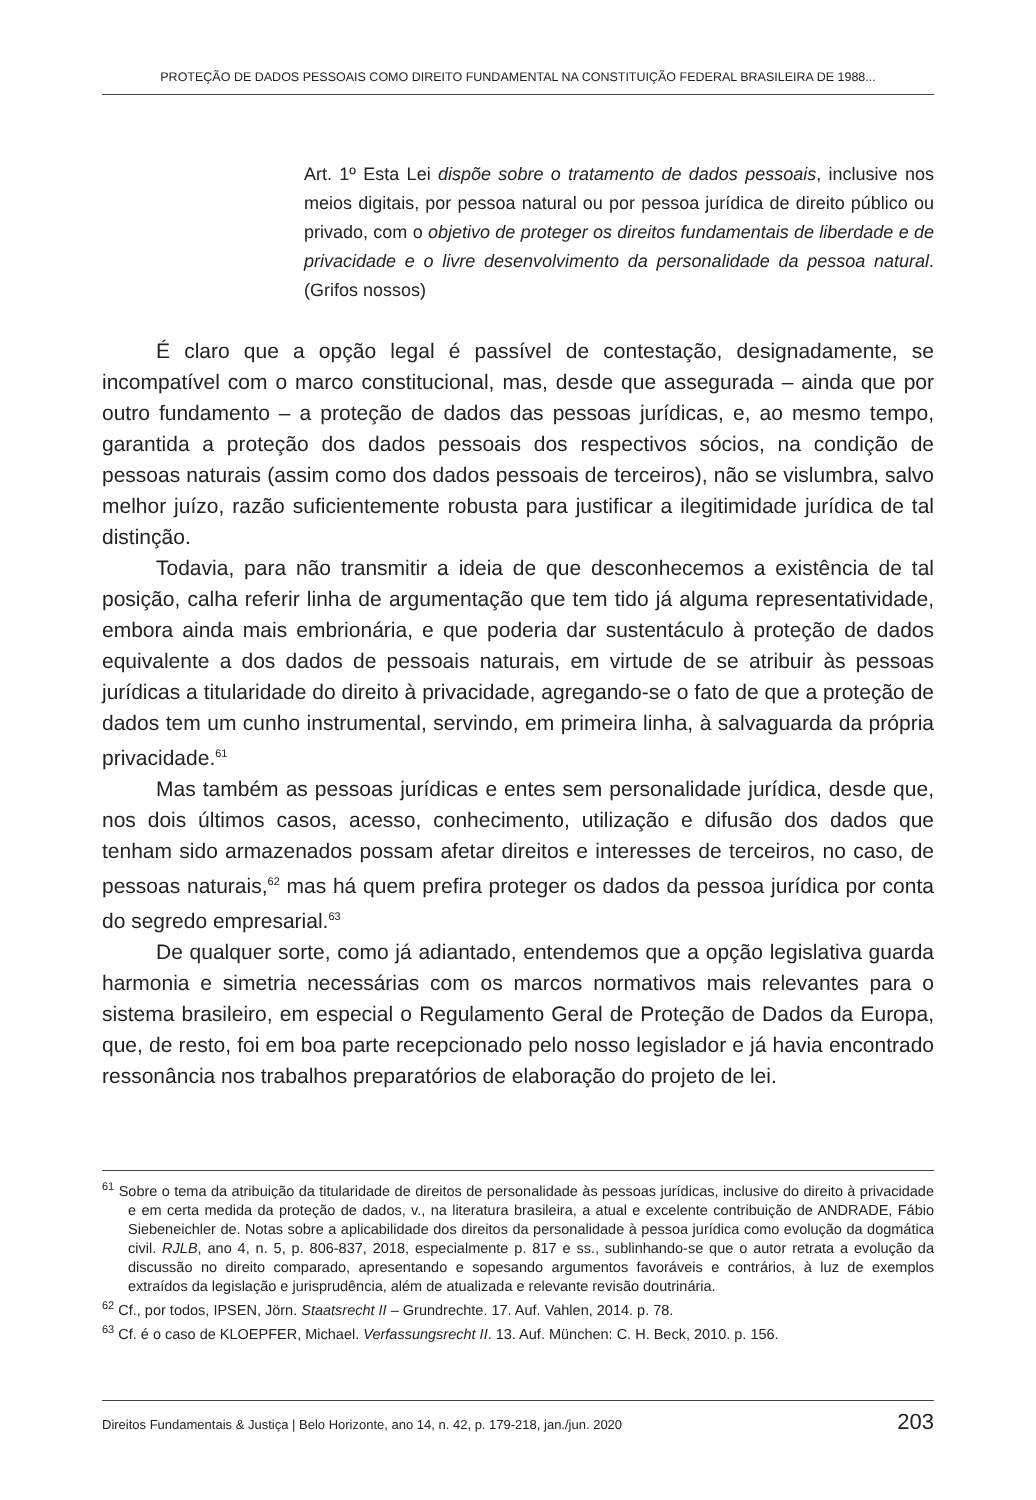PROTEÇÃO DE DADOS PESSOAIS COMO DIREITO FUNDAMENTAL NA CONSTITUIÇÃO FEDERAL BRASILEIRA DE 1988...
Art. 1º Esta Lei dispõe sobre o tratamento de dados pessoais, inclusive nos meios digitais, por pessoa natural ou por pessoa jurídica de direito público ou privado, com o objetivo de proteger os direitos fundamentais de liberdade e de privacidade e o livre desenvolvimento da personalidade da pessoa natural. (Grifos nossos)
É claro que a opção legal é passível de contestação, designadamente, se incompatível com o marco constitucional, mas, desde que assegurada – ainda que por outro fundamento – a proteção de dados das pessoas jurídicas, e, ao mesmo tempo, garantida a proteção dos dados pessoais dos respectivos sócios, na condição de pessoas naturais (assim como dos dados pessoais de terceiros), não se vislumbra, salvo melhor juízo, razão suficientemente robusta para justificar a ilegitimidade jurídica de tal distinção.
Todavia, para não transmitir a ideia de que desconhecemos a existência de tal posição, calha referir linha de argumentação que tem tido já alguma representatividade, embora ainda mais embrionária, e que poderia dar sustentáculo à proteção de dados equivalente a dos dados de pessoais naturais, em virtude de se atribuir às pessoas jurídicas a titularidade do direito à privacidade, agregando-se o fato de que a proteção de dados tem um cunho instrumental, servindo, em primeira linha, à salvaguarda da própria privacidade.<sup>61</sup>
Mas também as pessoas jurídicas e entes sem personalidade jurídica, desde que, nos dois últimos casos, acesso, conhecimento, utilização e difusão dos dados que tenham sido armazenados possam afetar direitos e interesses de terceiros, no caso, de pessoas naturais,<sup>62</sup> mas há quem prefira proteger os dados da pessoa jurídica por conta do segredo empresarial.<sup>63</sup>
De qualquer sorte, como já adiantado, entendemos que a opção legislativa guarda harmonia e simetria necessárias com os marcos normativos mais relevantes para o sistema brasileiro, em especial o Regulamento Geral de Proteção de Dados da Europa, que, de resto, foi em boa parte recepcionado pelo nosso legislador e já havia encontrado ressonância nos trabalhos preparatórios de elaboração do projeto de lei.
<sup>61</sup> Sobre o tema da atribuição da titularidade de direitos de personalidade às pessoas jurídicas, inclusive do direito à privacidade e em certa medida da proteção de dados, v., na literatura brasileira, a atual e excelente contribuição de ANDRADE, Fábio Siebeneichler de. Notas sobre a aplicabilidade dos direitos da personalidade à pessoa jurídica como evolução da dogmática civil. RJLB, ano 4, n. 5, p. 806-837, 2018, especialmente p. 817 e ss., sublinhando-se que o autor retrata a evolução da discussão no direito comparado, apresentando e sopesando argumentos favoráveis e contrários, à luz de exemplos extraídos da legislação e jurisprudência, além de atualizada e relevante revisão doutrinária.
<sup>62</sup> Cf., por todos, IPSEN, Jörn. Staatsrecht II – Grundrechte. 17. Auf. Vahlen, 2014. p. 78.
<sup>63</sup> Cf. é o caso de KLOEPFER, Michael. Verfassungsrecht II. 13. Auf. München: C. H. Beck, 2010. p. 156.
Direitos Fundamentais & Justiça | Belo Horizonte, ano 14, n. 42, p. 179-218, jan./jun. 2020 203